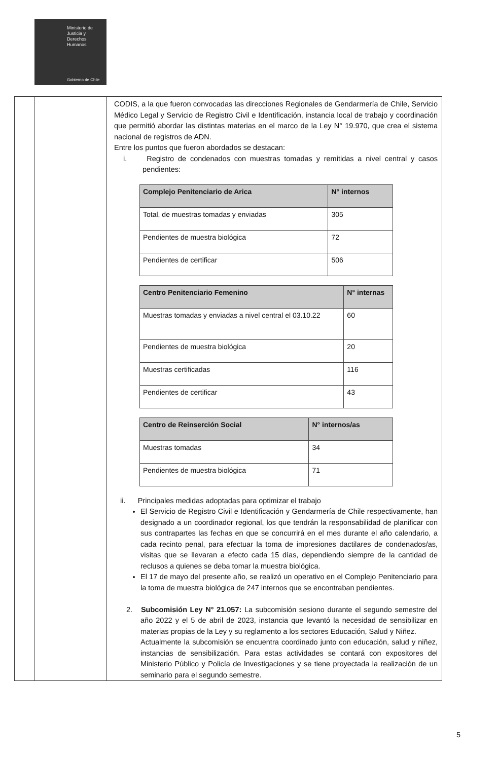Ministerio de
Justicia y
Derechos
Humanos
Gobierno de Chile
| | | CODIS, a la que fueron convocadas las direcciones Regionales de Gendarmería de Chile, Servicio Médico Legal y Servicio de Registro Civil e Identificación, instancia local de trabajo y coordinación que permitió abordar las distintas materias en el marco de la Ley N° 19.970, que crea el sistema nacional de registros de ADN. Entre los puntos que fueron abordados se destacan: i. Registro de condenados con muestras tomadas y remitidas a nivel central y casos pendientes: / Complejo Penitenciario de Arica / N° internos / / --- / --- / / Total, de muestras tomadas y enviadas / 305 / / Pendientes de muestra biológica / 72 / / Pendientes de certificar / 506 / / Centro Penitenciario Femenino / N° internas / / --- / --- / / Muestras tomadas y enviadas a nivel central el 03.10.22 / 60 / / Pendientes de muestra biológica / 20 / / Muestras certificadas / 116 / / Pendientes de certificar / 43 / / Centro de Reinserción Social / N° internos/as / / --- / --- / / Muestras tomadas / 34 / / Pendientes de muestra biológica / 71 / ii. Principales medidas adoptadas para optimizar el trabajo El Servicio de Registro Civil e Identificación y Gendarmería de Chile respectivamente, han designado a un coordinador regional, los que tendrán la responsabilidad de planificar con sus contrapartes las fechas en que se concurrirá en el mes durante el año calendario, a cada recinto penal, para efectuar la toma de impresiones dactilares de condenados/as, visitas que se llevaran a efecto cada 15 días, dependiendo siempre de la cantidad de reclusos a quienes se deba tomar la muestra biológica. El 17 de mayo del presente año, se realizó un operativo en el Complejo Penitenciario para la toma de muestra biológica de 247 internos que se encontraban pendientes. 2. Subcomisión Ley N° 21.057: La subcomisión sesiono durante el segundo semestre del año 2022 y el 5 de abril de 2023, instancia que levantó la necesidad de sensibilizar en materias propias de la Ley y su reglamento a los sectores Educación, Salud y Niñez. Actualmente la subcomisión se encuentra coordinado junto con educación, salud y niñez, instancias de sensibilización. Para estas actividades se contará con expositores del Ministerio Público y Policía de Investigaciones y se tiene proyectada la realización de un seminario para el segundo semestre. |
5